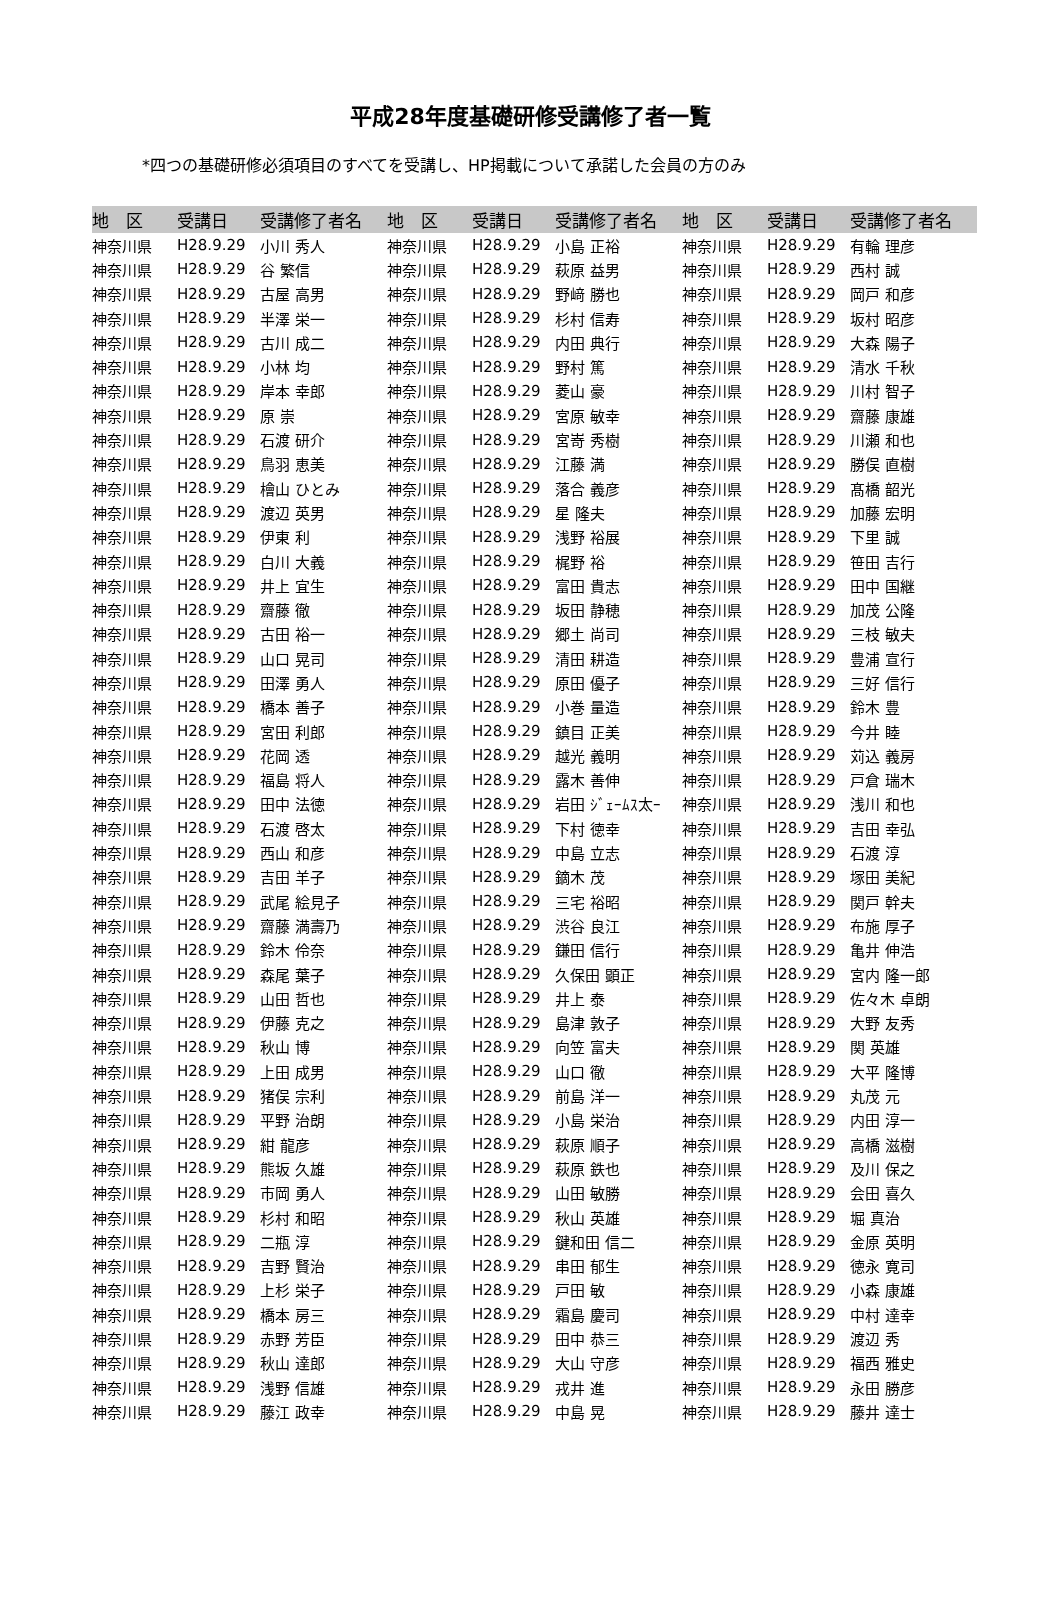平成28年度基礎研修受講修了者一覧
*四つの基礎研修必須項目のすべてを受講し、HP掲載について承諾した会員の方のみ
| 地 区 | 受講日 | 受講修了者名 | 地 区 | 受講日 | 受講修了者名 | 地 区 | 受講日 | 受講修了者名 |
| --- | --- | --- | --- | --- | --- | --- | --- | --- |
| 神奈川県 | H28.9.29 | 小川 秀人 | 神奈川県 | H28.9.29 | 小島 正裕 | 神奈川県 | H28.9.29 | 有輪 理彦 |
| 神奈川県 | H28.9.29 | 谷 繁信 | 神奈川県 | H28.9.29 | 萩原 益男 | 神奈川県 | H28.9.29 | 西村 誠 |
| 神奈川県 | H28.9.29 | 古屋 高男 | 神奈川県 | H28.9.29 | 野﨑 勝也 | 神奈川県 | H28.9.29 | 岡戸 和彦 |
| 神奈川県 | H28.9.29 | 半澤 栄一 | 神奈川県 | H28.9.29 | 杉村 信寿 | 神奈川県 | H28.9.29 | 坂村 昭彦 |
| 神奈川県 | H28.9.29 | 古川 成二 | 神奈川県 | H28.9.29 | 内田 典行 | 神奈川県 | H28.9.29 | 大森 陽子 |
| 神奈川県 | H28.9.29 | 小林 均 | 神奈川県 | H28.9.29 | 野村 篤 | 神奈川県 | H28.9.29 | 清水 千秋 |
| 神奈川県 | H28.9.29 | 岸本 幸郎 | 神奈川県 | H28.9.29 | 菱山 豪 | 神奈川県 | H28.9.29 | 川村 智子 |
| 神奈川県 | H28.9.29 | 原 崇 | 神奈川県 | H28.9.29 | 宮原 敏幸 | 神奈川県 | H28.9.29 | 齋藤 康雄 |
| 神奈川県 | H28.9.29 | 石渡 研介 | 神奈川県 | H28.9.29 | 宮嵜 秀樹 | 神奈川県 | H28.9.29 | 川瀬 和也 |
| 神奈川県 | H28.9.29 | 鳥羽 恵美 | 神奈川県 | H28.9.29 | 江藤 満 | 神奈川県 | H28.9.29 | 勝俣 直樹 |
| 神奈川県 | H28.9.29 | 檜山 ひとみ | 神奈川県 | H28.9.29 | 落合 義彦 | 神奈川県 | H28.9.29 | 髙橋 韶光 |
| 神奈川県 | H28.9.29 | 渡辺 英男 | 神奈川県 | H28.9.29 | 星 隆夫 | 神奈川県 | H28.9.29 | 加藤 宏明 |
| 神奈川県 | H28.9.29 | 伊東 利 | 神奈川県 | H28.9.29 | 浅野 裕展 | 神奈川県 | H28.9.29 | 下里 誠 |
| 神奈川県 | H28.9.29 | 白川 大義 | 神奈川県 | H28.9.29 | 梶野 裕 | 神奈川県 | H28.9.29 | 笹田 吉行 |
| 神奈川県 | H28.9.29 | 井上 宜生 | 神奈川県 | H28.9.29 | 富田 貴志 | 神奈川県 | H28.9.29 | 田中 国継 |
| 神奈川県 | H28.9.29 | 齋藤 徹 | 神奈川県 | H28.9.29 | 坂田 静穂 | 神奈川県 | H28.9.29 | 加茂 公隆 |
| 神奈川県 | H28.9.29 | 古田 裕一 | 神奈川県 | H28.9.29 | 郷土 尚司 | 神奈川県 | H28.9.29 | 三枝 敏夫 |
| 神奈川県 | H28.9.29 | 山口 晃司 | 神奈川県 | H28.9.29 | 清田 耕造 | 神奈川県 | H28.9.29 | 豊浦 宣行 |
| 神奈川県 | H28.9.29 | 田澤 勇人 | 神奈川県 | H28.9.29 | 原田 優子 | 神奈川県 | H28.9.29 | 三好 信行 |
| 神奈川県 | H28.9.29 | 橋本 善子 | 神奈川県 | H28.9.29 | 小巻 量造 | 神奈川県 | H28.9.29 | 鈴木 豊 |
| 神奈川県 | H28.9.29 | 宮田 利郎 | 神奈川県 | H28.9.29 | 鎮目 正美 | 神奈川県 | H28.9.29 | 今井 睦 |
| 神奈川県 | H28.9.29 | 花岡 透 | 神奈川県 | H28.9.29 | 越光 義明 | 神奈川県 | H28.9.29 | 苅込 義房 |
| 神奈川県 | H28.9.29 | 福島 将人 | 神奈川県 | H28.9.29 | 露木 善伸 | 神奈川県 | H28.9.29 | 戸倉 瑞木 |
| 神奈川県 | H28.9.29 | 田中 法徳 | 神奈川県 | H28.9.29 | 岩田 ｼﾞｪｰﾑｽ太ｰ | 神奈川県 | H28.9.29 | 浅川 和也 |
| 神奈川県 | H28.9.29 | 石渡 啓太 | 神奈川県 | H28.9.29 | 下村 徳幸 | 神奈川県 | H28.9.29 | 吉田 幸弘 |
| 神奈川県 | H28.9.29 | 西山 和彦 | 神奈川県 | H28.9.29 | 中島 立志 | 神奈川県 | H28.9.29 | 石渡 淳 |
| 神奈川県 | H28.9.29 | 吉田 羊子 | 神奈川県 | H28.9.29 | 鏑木 茂 | 神奈川県 | H28.9.29 | 塚田 美紀 |
| 神奈川県 | H28.9.29 | 武尾 絵見子 | 神奈川県 | H28.9.29 | 三宅 裕昭 | 神奈川県 | H28.9.29 | 関戸 幹夫 |
| 神奈川県 | H28.9.29 | 齋藤 満壽乃 | 神奈川県 | H28.9.29 | 渋谷 良江 | 神奈川県 | H28.9.29 | 布施 厚子 |
| 神奈川県 | H28.9.29 | 鈴木 伶奈 | 神奈川県 | H28.9.29 | 鎌田 信行 | 神奈川県 | H28.9.29 | 亀井 伸浩 |
| 神奈川県 | H28.9.29 | 森尾 葉子 | 神奈川県 | H28.9.29 | 久保田 顕正 | 神奈川県 | H28.9.29 | 宮内 隆一郎 |
| 神奈川県 | H28.9.29 | 山田 哲也 | 神奈川県 | H28.9.29 | 井上 泰 | 神奈川県 | H28.9.29 | 佐々木 卓朗 |
| 神奈川県 | H28.9.29 | 伊藤 克之 | 神奈川県 | H28.9.29 | 島津 敦子 | 神奈川県 | H28.9.29 | 大野 友秀 |
| 神奈川県 | H28.9.29 | 秋山 博 | 神奈川県 | H28.9.29 | 向笠 富夫 | 神奈川県 | H28.9.29 | 関 英雄 |
| 神奈川県 | H28.9.29 | 上田 成男 | 神奈川県 | H28.9.29 | 山口 徹 | 神奈川県 | H28.9.29 | 大平 隆博 |
| 神奈川県 | H28.9.29 | 猪俣 宗利 | 神奈川県 | H28.9.29 | 前島 洋一 | 神奈川県 | H28.9.29 | 丸茂 元 |
| 神奈川県 | H28.9.29 | 平野 治朗 | 神奈川県 | H28.9.29 | 小島 栄治 | 神奈川県 | H28.9.29 | 内田 淳一 |
| 神奈川県 | H28.9.29 | 紺 龍彦 | 神奈川県 | H28.9.29 | 萩原 順子 | 神奈川県 | H28.9.29 | 高橋 滋樹 |
| 神奈川県 | H28.9.29 | 熊坂 久雄 | 神奈川県 | H28.9.29 | 萩原 鉄也 | 神奈川県 | H28.9.29 | 及川 保之 |
| 神奈川県 | H28.9.29 | 市岡 勇人 | 神奈川県 | H28.9.29 | 山田 敏勝 | 神奈川県 | H28.9.29 | 会田 喜久 |
| 神奈川県 | H28.9.29 | 杉村 和昭 | 神奈川県 | H28.9.29 | 秋山 英雄 | 神奈川県 | H28.9.29 | 堀 真治 |
| 神奈川県 | H28.9.29 | 二瓶 淳 | 神奈川県 | H28.9.29 | 鍵和田 信二 | 神奈川県 | H28.9.29 | 金原 英明 |
| 神奈川県 | H28.9.29 | 吉野 賢治 | 神奈川県 | H28.9.29 | 串田 郁生 | 神奈川県 | H28.9.29 | 徳永 寛司 |
| 神奈川県 | H28.9.29 | 上杉 栄子 | 神奈川県 | H28.9.29 | 戸田 敏 | 神奈川県 | H28.9.29 | 小森 康雄 |
| 神奈川県 | H28.9.29 | 橋本 房三 | 神奈川県 | H28.9.29 | 霜島 慶司 | 神奈川県 | H28.9.29 | 中村 達幸 |
| 神奈川県 | H28.9.29 | 赤野 芳臣 | 神奈川県 | H28.9.29 | 田中 恭三 | 神奈川県 | H28.9.29 | 渡辺 秀 |
| 神奈川県 | H28.9.29 | 秋山 達郎 | 神奈川県 | H28.9.29 | 大山 守彦 | 神奈川県 | H28.9.29 | 福西 雅史 |
| 神奈川県 | H28.9.29 | 浅野 信雄 | 神奈川県 | H28.9.29 | 戎井 進 | 神奈川県 | H28.9.29 | 永田 勝彦 |
| 神奈川県 | H28.9.29 | 藤江 政幸 | 神奈川県 | H28.9.29 | 中島 晃 | 神奈川県 | H28.9.29 | 藤井 達士 |